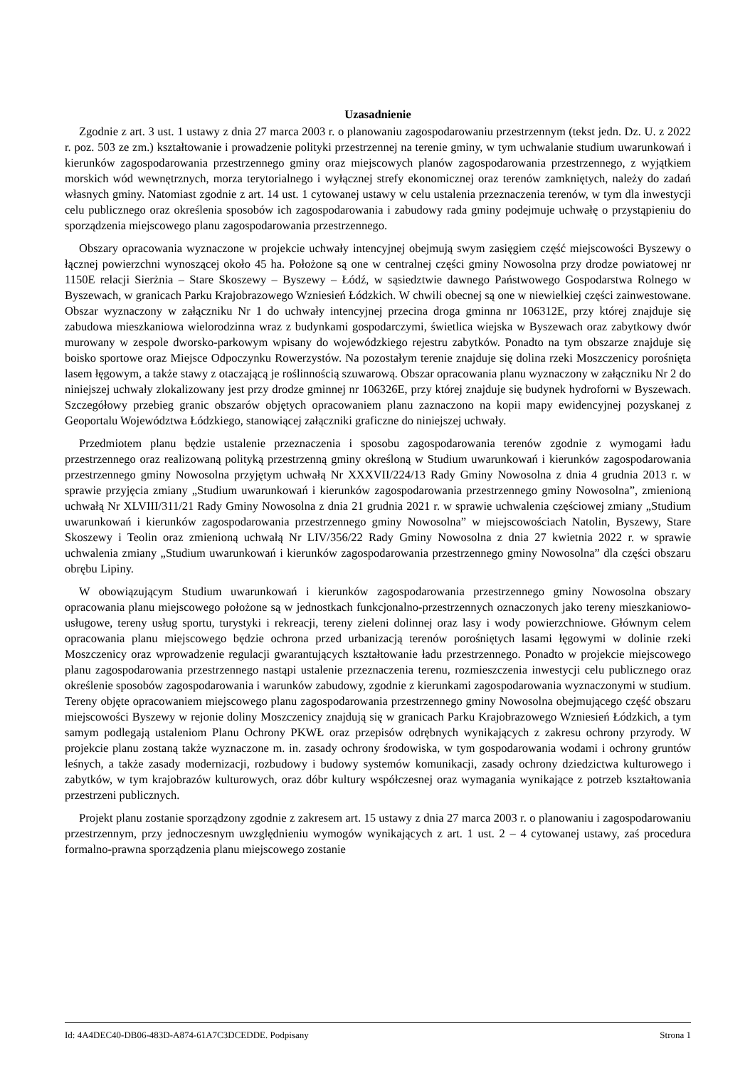Uzasadnienie
Zgodnie z art. 3 ust. 1 ustawy z dnia 27 marca 2003 r. o planowaniu zagospodarowaniu przestrzennym (tekst jedn. Dz. U. z 2022 r. poz. 503 ze zm.) kształtowanie i prowadzenie polityki przestrzennej na terenie gminy, w tym uchwalanie studium uwarunkowań i kierunków zagospodarowania przestrzennego gminy oraz miejscowych planów zagospodarowania przestrzennego, z wyjątkiem morskich wód wewnętrznych, morza terytorialnego i wyłącznej strefy ekonomicznej oraz terenów zamkniętych, należy do zadań własnych gminy. Natomiast zgodnie z art. 14 ust. 1 cytowanej ustawy w celu ustalenia przeznaczenia terenów, w tym dla inwestycji celu publicznego oraz określenia sposobów ich zagospodarowania i zabudowy rada gminy podejmuje uchwałę o przystąpieniu do sporządzenia miejscowego planu zagospodarowania przestrzennego.
Obszary opracowania wyznaczone w projekcie uchwały intencyjnej obejmują swym zasięgiem część miejscowości Byszewy o łącznej powierzchni wynoszącej około 45 ha. Położone są one w centralnej części gminy Nowosolna przy drodze powiatowej nr 1150E relacji Sierżnia – Stare Skoszewy – Byszewy – Łódź, w sąsiedztwie dawnego Państwowego Gospodarstwa Rolnego w Byszewach, w granicach Parku Krajobrazowego Wzniesień Łódzkich. W chwili obecnej są one w niewielkiej części zainwestowane. Obszar wyznaczony w załączniku Nr 1 do uchwały intencyjnej przecina droga gminna nr 106312E, przy której znajduje się zabudowa mieszkaniowa wielorodzinna wraz z budynkami gospodarczymi, świetlica wiejska w Byszewach oraz zabytkowy dwór murowany w zespole dworsko-parkowym wpisany do wojewódzkiego rejestru zabytków. Ponadto na tym obszarze znajduje się boisko sportowe oraz Miejsce Odpoczynku Rowerzystów. Na pozostałym terenie znajduje się dolina rzeki Moszczenicy porośnięta lasem łęgowym, a także stawy z otaczającą je roślinnością szuwarową. Obszar opracowania planu wyznaczony w załączniku Nr 2 do niniejszej uchwały zlokalizowany jest przy drodze gminnej nr 106326E, przy której znajduje się budynek hydroforni w Byszewach. Szczegółowy przebieg granic obszarów objętych opracowaniem planu zaznaczono na kopii mapy ewidencyjnej pozyskanej z Geoportalu Województwa Łódzkiego, stanowiącej załączniki graficzne do niniejszej uchwały.
Przedmiotem planu będzie ustalenie przeznaczenia i sposobu zagospodarowania terenów zgodnie z wymogami ładu przestrzennego oraz realizowaną polityką przestrzenną gminy określoną w Studium uwarunkowań i kierunków zagospodarowania przestrzennego gminy Nowosolna przyjętym uchwałą Nr XXXVII/224/13 Rady Gminy Nowosolna z dnia 4 grudnia 2013 r. w sprawie przyjęcia zmiany „Studium uwarunkowań i kierunków zagospodarowania przestrzennego gminy Nowosolna”, zmienioną uchwałą Nr XLVIII/311/21 Rady Gminy Nowosolna z dnia 21 grudnia 2021 r. w sprawie uchwalenia częściowej zmiany „Studium uwarunkowań i kierunków zagospodarowania przestrzennego gminy Nowosolna” w miejscowościach Natolin, Byszewy, Stare Skoszewy i Teolin oraz zmienioną uchwałą Nr LIV/356/22 Rady Gminy Nowosolna z dnia 27 kwietnia 2022 r. w sprawie uchwalenia zmiany „Studium uwarunkowań i kierunków zagospodarowania przestrzennego gminy Nowosolna” dla części obszaru obrębu Lipiny.
W obowiązującym Studium uwarunkowań i kierunków zagospodarowania przestrzennego gminy Nowosolna obszary opracowania planu miejscowego położone są w jednostkach funkcjonalno-przestrzennych oznaczonych jako tereny mieszkaniowo-usługowe, tereny usług sportu, turystyki i rekreacji, tereny zieleni dolinnej oraz lasy i wody powierzchniowe. Głównym celem opracowania planu miejscowego będzie ochrona przed urbanizacją terenów porośniętych lasami łęgowymi w dolinie rzeki Moszczenicy oraz wprowadzenie regulacji gwarantujących kształtowanie ładu przestrzennego. Ponadto w projekcie miejscowego planu zagospodarowania przestrzennego nastąpi ustalenie przeznaczenia terenu, rozmieszczenia inwestycji celu publicznego oraz określenie sposobów zagospodarowania i warunków zabudowy, zgodnie z kierunkami zagospodarowania wyznaczonymi w studium. Tereny objęte opracowaniem miejscowego planu zagospodarowania przestrzennego gminy Nowosolna obejmującego część obszaru miejscowości Byszewy w rejonie doliny Moszczenicy znajdują się w granicach Parku Krajobrazowego Wzniesień Łódzkich, a tym samym podlegają ustaleniom Planu Ochrony PKWŁ oraz przepisów odrębnych wynikających z zakresu ochrony przyrody. W projekcie planu zostaną także wyznaczone m. in. zasady ochrony środowiska, w tym gospodarowania wodami i ochrony gruntów leśnych, a także zasady modernizacji, rozbudowy i budowy systemów komunikacji, zasady ochrony dziedzictwa kulturowego i zabytków, w tym krajobrazów kulturowych, oraz dóbr kultury współczesnej oraz wymagania wynikające z potrzeb kształtowania przestrzeni publicznych.
Projekt planu zostanie sporządzony zgodnie z zakresem art. 15 ustawy z dnia 27 marca 2003 r. o planowaniu i zagospodarowaniu przestrzennym, przy jednoczesnym uwzględnieniu wymogów wynikających z art. 1 ust. 2 – 4 cytowanej ustawy, zaś procedura formalno-prawna sporządzenia planu miejscowego zostanie
Id: 4A4DEC40-DB06-483D-A874-61A7C3DCEDDE. Podpisany Strona 1